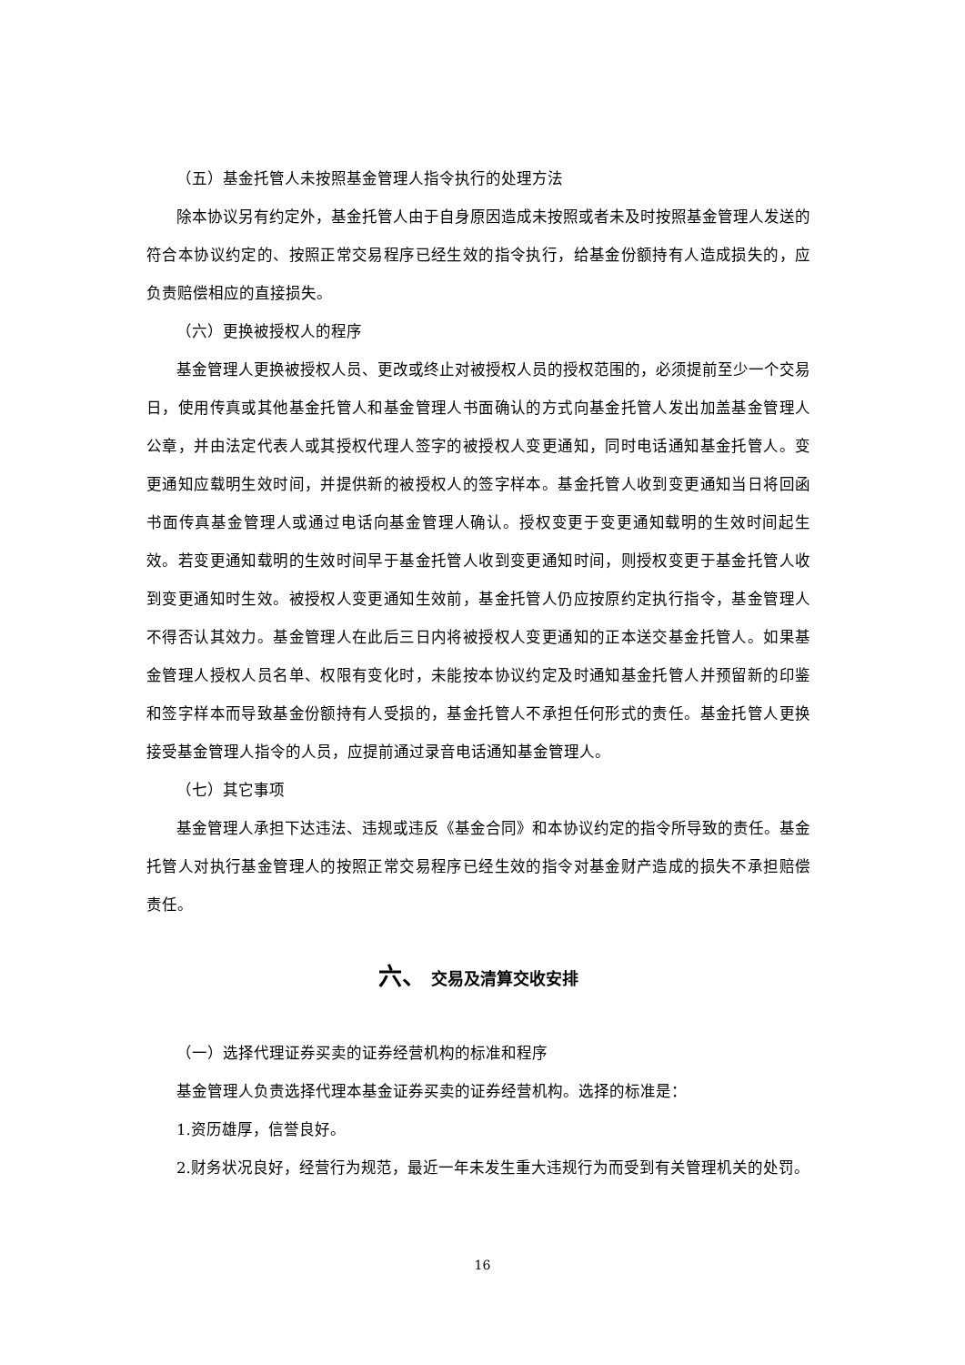（五）基金托管人未按照基金管理人指令执行的处理方法
除本协议另有约定外，基金托管人由于自身原因造成未按照或者未及时按照基金管理人发送的符合本协议约定的、按照正常交易程序已经生效的指令执行，给基金份额持有人造成损失的，应负责赔偿相应的直接损失。
（六）更换被授权人的程序
基金管理人更换被授权人员、更改或终止对被授权人员的授权范围的，必须提前至少一个交易日，使用传真或其他基金托管人和基金管理人书面确认的方式向基金托管人发出加盖基金管理人公章，并由法定代表人或其授权代理人签字的被授权人变更通知，同时电话通知基金托管人。变更通知应载明生效时间，并提供新的被授权人的签字样本。基金托管人收到变更通知当日将回函书面传真基金管理人或通过电话向基金管理人确认。授权变更于变更通知载明的生效时间起生效。若变更通知载明的生效时间早于基金托管人收到变更通知时间，则授权变更于基金托管人收到变更通知时生效。被授权人变更通知生效前，基金托管人仍应按原约定执行指令，基金管理人不得否认其效力。基金管理人在此后三日内将被授权人变更通知的正本送交基金托管人。如果基金管理人授权人员名单、权限有变化时，未能按本协议约定及时通知基金托管人并预留新的印鉴和签字样本而导致基金份额持有人受损的，基金托管人不承担任何形式的责任。基金托管人更换接受基金管理人指令的人员，应提前通过录音电话通知基金管理人。
（七）其它事项
基金管理人承担下达违法、违规或违反《基金合同》和本协议约定的指令所导致的责任。基金托管人对执行基金管理人的按照正常交易程序已经生效的指令对基金财产造成的损失不承担赔偿责任。
六、 交易及清算交收安排
（一）选择代理证券买卖的证券经营机构的标准和程序
基金管理人负责选择代理本基金证券买卖的证券经营机构。选择的标准是：
1.资历雄厚，信誉良好。
2.财务状况良好，经营行为规范，最近一年未发生重大违规行为而受到有关管理机关的处罚。
16